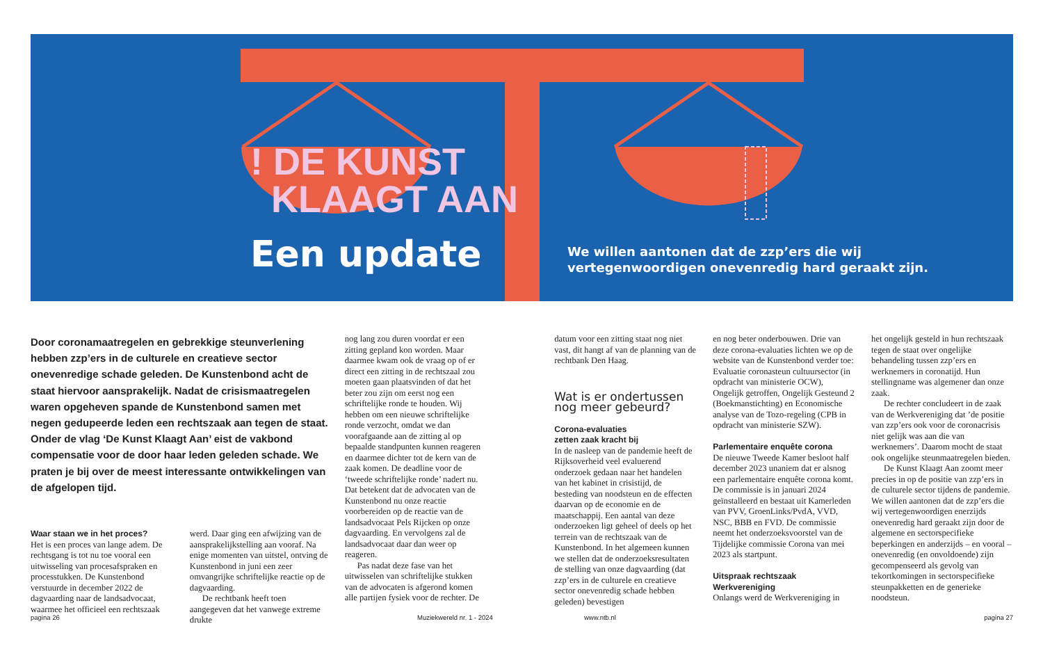! DE KUNST
KLAAGT AAN
Een update
We willen aantonen dat de zzp’ers die wij
vertegenwoordigen onevenredig hard geraakt zijn.
Door coronamaatregelen en gebrekkige steunverlening hebben zzp’ers in de culturele en creatieve sector onevenredige schade geleden. De Kunstenbond acht de staat hiervoor aansprakelijk. Nadat de crisismaatregelen waren opgeheven spande de Kunstenbond samen met negen gedupeerde leden een rechtszaak aan tegen de staat. Onder de vlag ‘De Kunst Klaagt Aan’ eist de vakbond compensatie voor de door haar leden geleden schade. We praten je bij over de meest interessante ontwikkelingen van de afgelopen tijd.
Waar staan we in het proces?
Het is een proces van lange adem. De rechtsgang is tot nu toe vooral een uitwisseling van procesafspraken en processtukken. De Kunstenbond verstuurde in december 2022 de dagvaarding naar de landsadvocaat, waarmee het officieel een rechtszaak
werd. Daar ging een afwijzing van de aansprakelijkstelling aan vooraf. Na enige momenten van uitstel, ontving de Kunstenbond in juni een zeer omvangrijke schriftelijke reactie op de dagvaarding.
De rechtbank heeft toen aangegeven dat het vanwege extreme drukte
nog lang zou duren voordat er een zitting gepland kon worden. Maar daarmee kwam ook de vraag op of er direct een zitting in de rechtszaal zou moeten gaan plaatsvinden of dat het beter zou zijn om eerst nog een schriftelijke ronde te houden. Wij hebben om een nieuwe schriftelijke ronde verzocht, omdat we dan voorafgaande aan de zitting al op bepaalde standpunten kunnen reageren en daarmee dichter tot de kern van de zaak komen. De deadline voor de ‘tweede schriftelijke ronde’ nadert nu. Dat betekent dat de advocaten van de Kunstenbond nu onze reactie voorbereiden op de reactie van de landsadvocaat Pels Rijcken op onze dagvaarding. En vervolgens zal de landsadvocaat daar dan weer op reageren.
Pas nadat deze fase van het uitwisselen van schriftelijke stukken van de advocaten is afgerond komen alle partijen fysiek voor de rechter. De
datum voor een zitting staat nog niet vast, dit hangt af van de planning van de rechtbank Den Haag.
Wat is er ondertussen nog meer gebeurd?
Corona-evaluaties
zetten zaak kracht bij
In de nasleep van de pandemie heeft de Rijksoverheid veel evaluerend onderzoek gedaan naar het handelen van het kabinet in crisistijd, de besteding van noodsteun en de effecten daarvan op de economie en de maatschappij. Een aantal van deze onderzoeken ligt geheel of deels op het terrein van de rechtszaak van de Kunstenbond. In het algemeen kunnen we stellen dat de onderzoeksresultaten de stelling van onze dagvaarding (dat zzp’ers in de culturele en creatieve sector onevenredig schade hebben geleden) bevestigen
en nog beter onderbouwen. Drie van deze corona-evaluaties lichten we op de website van de Kunstenbond verder toe: Evaluatie coronasteun cultuursector (in opdracht van ministerie OCW), Ongelijk getroffen, Ongelijk Gesteund 2 (Boekmanstichting) en Economische analyse van de Tozo-regeling (CPB in opdracht van ministerie SZW).
Parlementaire enquête corona
De nieuwe Tweede Kamer besloot half december 2023 unaniem dat er alsnog een parlementaire enquête corona komt. De commissie is in januari 2024 geïnstalleerd en bestaat uit Kamerleden van PVV, GroenLinks/PvdA, VVD, NSC, BBB en FVD. De commissie neemt het onderzoeksvoorstel van de Tijdelijke commissie Corona van mei 2023 als startpunt.
Uitspraak rechtszaak Werkvereniging
Onlangs werd de Werkvereniging in
het ongelijk gesteld in hun rechtszaak tegen de staat over ongelijke behandeling tussen zzp’ers en werknemers in coronatijd. Hun stellingname was algemener dan onze zaak.
De rechter concludeert in de zaak van de Werkvereniging dat ’de positie van zzp’ers ook voor de coronacrisis niet gelijk was aan die van werknemers’. Daarom mocht de staat ook ongelijke steunmaatregelen bieden.
De Kunst Klaagt Aan zoomt meer precies in op de positie van zzp’ers in de culturele sector tijdens de pandemie. We willen aantonen dat de zzp’ers die wij vertegenwoordigen enerzijds onevenredig hard geraakt zijn door de algemene en sectorspecifieke beperkingen en anderzijds – en vooral – onevenredig (en onvoldoende) zijn gecompenseerd als gevolg van tekortkomingen in sectorspecifieke steunpakketten en de generieke noodsteun.
pagina 26 Muziekwereld nr. 1 - 2024 www.ntb.nl pagina 27